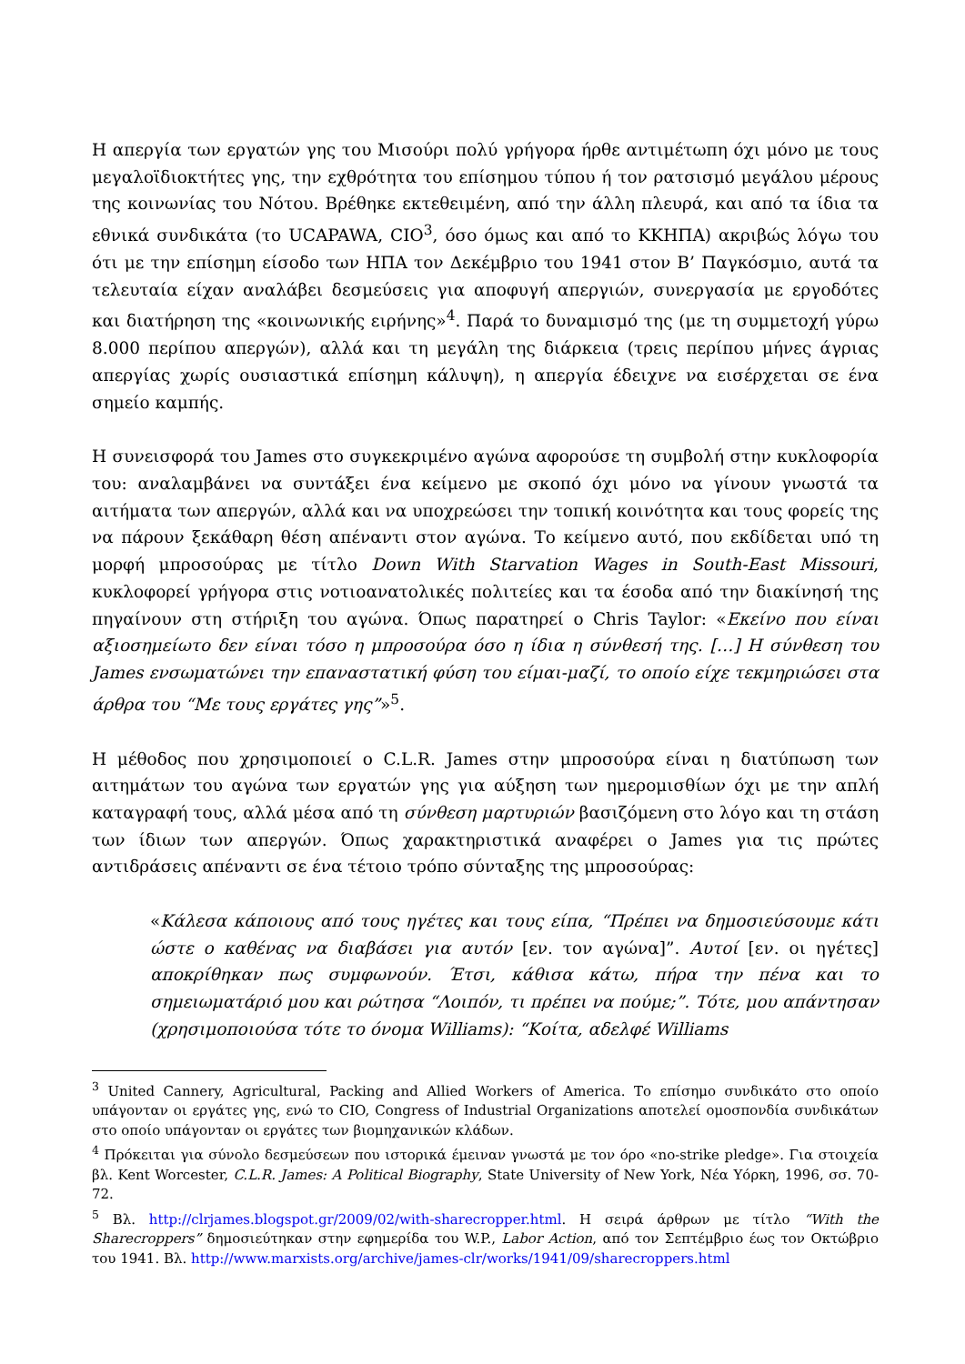Η απεργία των εργατών γης του Μισούρι πολύ γρήγορα ήρθε αντιμέτωπη όχι μόνο με τους μεγαλοϊδιοκτήτες γης, την εχθρότητα του επίσημου τύπου ή τον ρατσισμό μεγάλου μέρους της κοινωνίας του Νότου. Βρέθηκε εκτεθειμένη, από την άλλη πλευρά, και από τα ίδια τα εθνικά συνδικάτα (το UCAPAWA, CIO<sup>3</sup>, όσο όμως και από το ΚΚΗΠΑ) ακριβώς λόγω του ότι με την επίσημη είσοδο των ΗΠΑ τον Δεκέμβριο του 1941 στον Β’ Παγκόσμιο, αυτά τα τελευταία είχαν αναλάβει δεσμεύσεις για αποφυγή απεργιών, συνεργασία με εργοδότες και διατήρηση της «κοινωνικής ειρήνης»<sup>4</sup>. Παρά το δυναμισμό της (με τη συμμετοχή γύρω 8.000 περίπου απεργών), αλλά και τη μεγάλη της διάρκεια (τρεις περίπου μήνες άγριας απεργίας χωρίς ουσιαστικά επίσημη κάλυψη), η απεργία έδειχνε να εισέρχεται σε ένα σημείο καμπής.
Η συνεισφορά του James στο συγκεκριμένο αγώνα αφορούσε τη συμβολή στην κυκλοφορία του: αναλαμβάνει να συντάξει ένα κείμενο με σκοπό όχι μόνο να γίνουν γνωστά τα αιτήματα των απεργών, αλλά και να υποχρεώσει την τοπική κοινότητα και τους φορείς της να πάρουν ξεκάθαρη θέση απέναντι στον αγώνα. Το κείμενο αυτό, που εκδίδεται υπό τη μορφή μπροσούρας με τίτλο Down With Starvation Wages in South-East Missouri, κυκλοφορεί γρήγορα στις νοτιοανατολικές πολιτείες και τα έσοδα από την διακίνησή της πηγαίνουν στη στήριξη του αγώνα. Όπως παρατηρεί ο Chris Taylor: «Εκείνο που είναι αξιοσημείωτο δεν είναι τόσο η μπροσούρα όσο η ίδια η σύνθεσή της. […] Η σύνθεση του James ενσωματώνει την επαναστατική φύση του είμαι-μαζί, το οποίο είχε τεκμηριώσει στα άρθρα του “Με τους εργάτες γης”»<sup>5</sup>.
Η μέθοδος που χρησιμοποιεί ο C.L.R. James στην μπροσούρα είναι η διατύπωση των αιτημάτων του αγώνα των εργατών γης για αύξηση των ημερομισθίων όχι με την απλή καταγραφή τους, αλλά μέσα από τη σύνθεση μαρτυριών βασιζόμενη στο λόγο και τη στάση των ίδιων των απεργών. Όπως χαρακτηριστικά αναφέρει ο James για τις πρώτες αντιδράσεις απέναντι σε ένα τέτοιο τρόπο σύνταξης της μπροσούρας:
«Κάλεσα κάποιους από τους ηγέτες και τους είπα, “Πρέπει να δημοσιεύσουμε κάτι ώστε ο καθένας να διαβάσει για αυτόν [εν. τον αγώνα]”. Αυτοί [εν. οι ηγέτες] αποκρίθηκαν πως συμφωνούν. Έτσι, κάθισα κάτω, πήρα την πένα και το σημειωματάριό μου και ρώτησα “Λοιπόν, τι πρέπει να πούμε;”. Τότε, μου απάντησαν (χρησιμοποιούσα τότε το όνομα Williams): “Κοίτα, αδελφέ Williams
<sup>3</sup> United Cannery, Agricultural, Packing and Allied Workers of America. Το επίσημο συνδικάτο στο οποίο υπάγονταν οι εργάτες γης, ενώ το CIO, Congress of Industrial Organizations αποτελεί ομοσπονδία συνδικάτων στο οποίο υπάγονταν οι εργάτες των βιομηχανικών κλάδων.
<sup>4</sup> Πρόκειται για σύνολο δεσμεύσεων που ιστορικά έμειναν γνωστά με τον όρο «no-strike pledge». Για στοιχεία βλ. Kent Worcester, C.L.R. James: A Political Biography, State University of New York, Νέα Υόρκη, 1996, σσ. 70-72.
<sup>5</sup> Βλ. http://clrjames.blogspot.gr/2009/02/with-sharecropper.html. Η σειρά άρθρων με τίτλο “With the Sharecroppers” δημοσιεύτηκαν στην εφημερίδα του W.P., Labor Action, από τον Σεπτέμβριο έως τον Οκτώβριο του 1941. Βλ. http://www.marxists.org/archive/james-clr/works/1941/09/sharecroppers.html